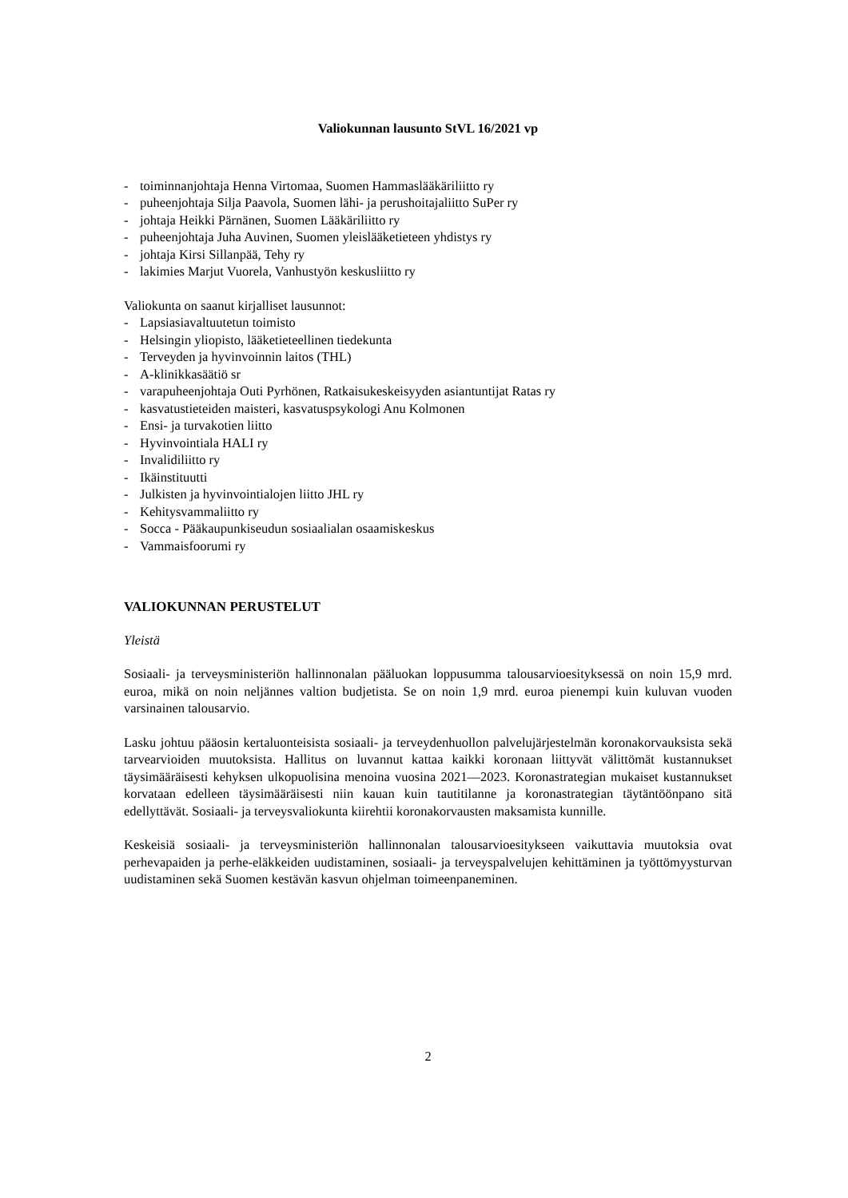Valiokunnan lausunto StVL 16/2021 vp
- toiminnanjohtaja Henna Virtomaa, Suomen Hammaslääkäriliitto ry
- puheenjohtaja Silja Paavola, Suomen lähi- ja perushoitajaliitto SuPer ry
- johtaja Heikki Pärnänen, Suomen Lääkäriliitto ry
- puheenjohtaja Juha Auvinen, Suomen yleislääketieteen yhdistys ry
- johtaja Kirsi Sillanpää, Tehy ry
- lakimies Marjut Vuorela, Vanhustyön keskusliitto ry
Valiokunta on saanut kirjalliset lausunnot:
- Lapsiasiavaltuutetun toimisto
- Helsingin yliopisto, lääketieteellinen tiedekunta
- Terveyden ja hyvinvoinnin laitos (THL)
- A-klinikkasäätiö sr
- varapuheenjohtaja Outi Pyrhönen, Ratkaisukeskeisyyden asiantuntijat Ratas ry
- kasvatustieteiden maisteri, kasvatuspsykologi Anu Kolmonen
- Ensi- ja turvakotien liitto
- Hyvinvointiala HALI ry
- Invalidiliitto ry
- Ikäinstituutti
- Julkisten ja hyvinvointialojen liitto JHL ry
- Kehitysvammaliitto ry
- Socca - Pääkaupunkiseudun sosiaalialan osaamiskeskus
- Vammaisfoorumi ry
VALIOKUNNAN PERUSTELUT
Yleistä
Sosiaali- ja terveysministeriön hallinnonalan pääluokan loppusumma talousarvioesityksessä on noin 15,9 mrd. euroa, mikä on noin neljännes valtion budjetista. Se on noin 1,9 mrd. euroa pienempi kuin kuluvan vuoden varsinainen talousarvio.
Lasku johtuu pääosin kertaluonteisista sosiaali- ja terveydenhuollon palvelujärjestelmän koronakorvauksista sekä tarvearvioiden muutoksista. Hallitus on luvannut kattaa kaikki koronaan liittyvät välittömät kustannukset täysimääräisesti kehyksen ulkopuolisina menoina vuosina 2021—2023. Koronastrategian mukaiset kustannukset korvataan edelleen täysimääräisesti niin kauan kuin tautitilanne ja koronastrategian täytäntöönpano sitä edellyttävät. Sosiaali- ja terveysvaliokunta kiirehtii koronakorvausten maksamista kunnille.
Keskeisiä sosiaali- ja terveysministeriön hallinnonalan talousarvioesitykseen vaikuttavia muutoksia ovat perhevapaiden ja perhe-eläkkeiden uudistaminen, sosiaali- ja terveyspalvelujen kehittäminen ja työttömyysturvan uudistaminen sekä Suomen kestävän kasvun ohjelman toimeenpaneminen.
2